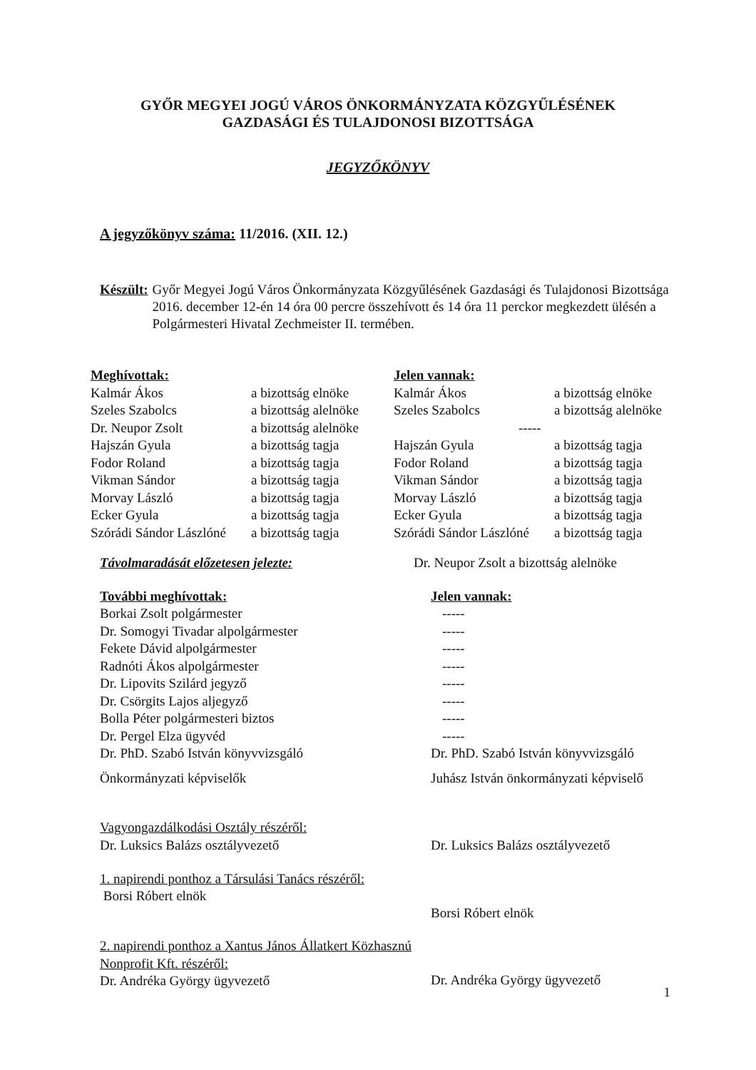GYŐR MEGYEI JOGÚ VÁROS ÖNKORMÁNYZATA KÖZGYŰLÉSÉNEK
GAZDASÁGI ÉS TULAJDONOSI BIZOTTSÁGA
JEGYZŐKÖNYV
A jegyzőkönyv száma: 11/2016. (XII. 12.)
Készült: Győr Megyei Jogú Város Önkormányzata Közgyűlésének Gazdasági és Tulajdonosi Bizottsága 2016. december 12-én 14 óra 00 percre összehívott és 14 óra 11 perckor megkezdett ülésén a Polgármesteri Hivatal Zechmeister II. termében.
| Meghívottak: | | Jelen vannak: | |
| Kalmár Ákos | a bizottság elnöke | Kalmár Ákos | a bizottság elnöke |
| Szeles Szabolcs | a bizottság alelnöke | Szeles Szabolcs | a bizottság alelnöke |
| Dr. Neupor Zsolt | a bizottság alelnöke | ----- | |
| Hajszán Gyula | a bizottság tagja | Hajszán Gyula | a bizottság tagja |
| Fodor Roland | a bizottság tagja | Fodor Roland | a bizottság tagja |
| Vikman Sándor | a bizottság tagja | Vikman Sándor | a bizottság tagja |
| Morvay László | a bizottság tagja | Morvay László | a bizottság tagja |
| Ecker Gyula | a bizottság tagja | Ecker Gyula | a bizottság tagja |
| Szórádi Sándor Lászlóné | a bizottság tagja | Szórádi Sándor Lászlóné | a bizottság tagja |
| Távolmaradását előzetesen jelezte: | Dr. Neupor Zsolt a bizottság alelnöke |
| További meghívottak: | Jelen vannak: |
| Borkai Zsolt polgármester | ----- |
| Dr. Somogyi Tivadar alpolgármester | ----- |
| Fekete Dávid alpolgármester | ----- |
| Radnóti Ákos alpolgármester | ----- |
| Dr. Lipovits Szilárd jegyző | ----- |
| Dr. Csörgits Lajos aljegyző | ----- |
| Bolla Péter polgármesteri biztos | ----- |
| Dr. Pergel Elza ügyvéd | ----- |
| Dr. PhD. Szabó István könyvvizsgáló | Dr. PhD. Szabó István könyvvizsgáló |
| Önkormányzati képviselők | Juhász István önkormányzati képviselő |
| Vagyongazdálkodási Osztály részéről: Dr. Luksics Balázs osztályvezető | Dr. Luksics Balázs osztályvezető |
| 1. napirendi ponthoz a Társulási Tanács részéről: Borsi Róbert elnök | Borsi Róbert elnök |
| 2. napirendi ponthoz a Xantus János Állatkert Közhasznú Nonprofit Kft. részéről: Dr. Andréka György ügyvezető | Dr. Andréka György ügyvezető |
1